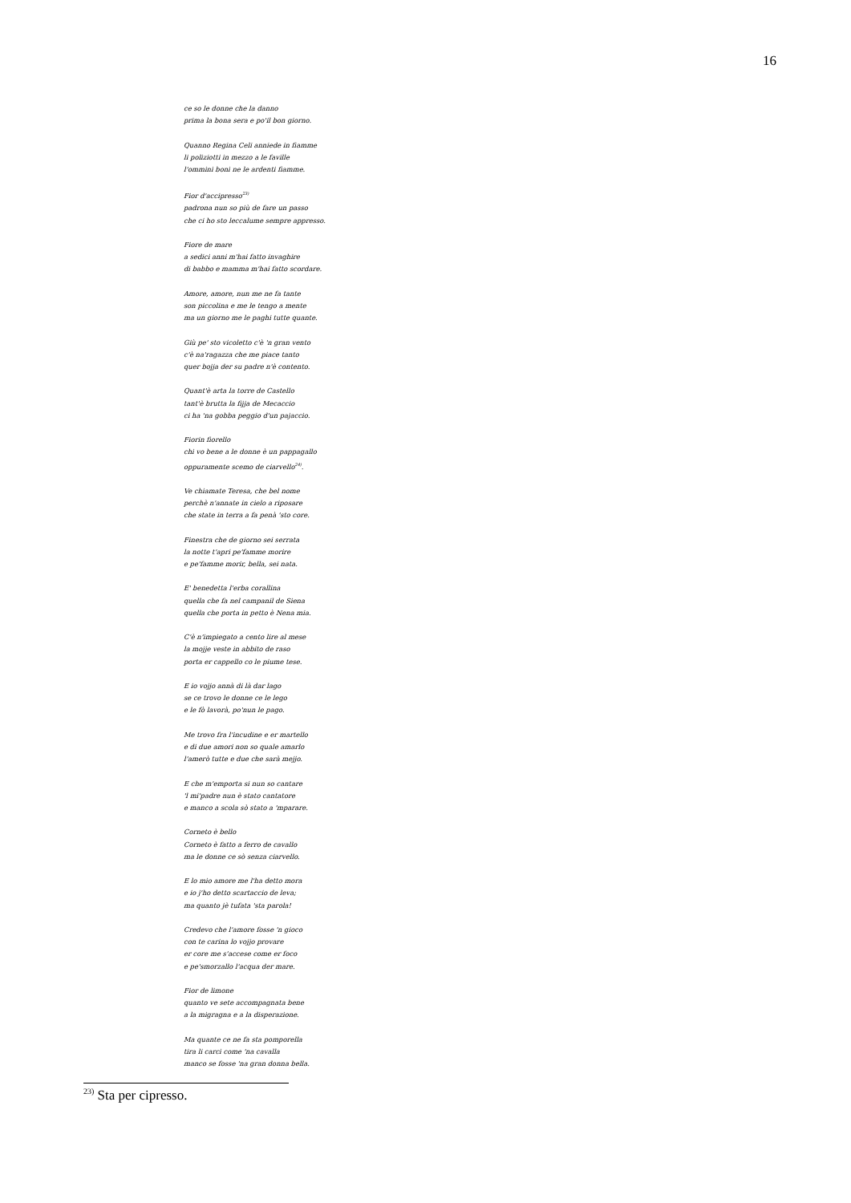16
ce so le donne che la danno
prima la bona sera e po'il bon giorno.
Quanno Regina Celi anniede in fiamme
li poliziotti in mezzo a le faville
l'ommini boni ne le ardenti fiamme.
Fior d'accipresso<sup>23)</sup>
padrona nun so più de fare un passo
che ci ho sto leccalume sempre appresso.
Fiore de mare
a sedici anni m'hai fatto invaghire
di babbo e mamma m'hai fatto scordare.
Amore, amore, nun me ne fa tante
son piccolina e me le tengo a mente
ma un giorno me le paghi tutte quante.
Giù pe' sto vicoletto c'è 'n gran vento
c'è na'ragazza che me piace tanto
quer bojja der su padre n'è contento.
Quant'è arta la torre de Castello
tant'è brutta la fijja de Mecaccio
ci ha 'na gobba peggio d'un pajaccio.
Fiorin fiorello
chi vo bene a le donne è un pappagallo
oppuramente scemo de ciarvello<sup>24)</sup>.
Ve chiamate Teresa, che bel nome
perchè n'annate in cielo a riposare
che state in terra a fa penà 'sto core.
Finestra che de giorno sei serrata
la notte t'apri pe'famme morire
e pe'famme morir, bella, sei nata.
E' benedetta l'erba corallina
quella che fa nel campanil de Siena
quella che porta in petto è Nena mia.
C'è n'impiegato a cento lire al mese
la mojje veste in abbito de raso
porta er cappello co le piume tese.
E io vojjo annà di là dar lago
se ce trovo le donne ce le lego
e le fò lavorà, po'nun le pago.
Me trovo fra l'incudine e er martello
e di due amori non so quale amarlo
l'amerò tutte e due che sarà mejjo.
E che m'emporta si nun so cantare
'l mi'padre nun è stato cantatore
e manco a scola sò stato a 'mparare.
Corneto è bello
Corneto è fatto a ferro de cavallo
ma le donne ce sò senza ciarvello.
E lo mio amore me l'ha detto mora
e io j'ho detto scartaccio de leva;
ma quanto jè tufata 'sta parola!
Credevo che l'amore fosse 'n gioco
con te carina lo vojjo provare
er core me s'accese come er foco
e pe'smorzallo l'acqua der mare.
Fior de limone
quanto ve sete accompagnata bene
a la migragna e a la disperazione.
Ma quante ce ne fa sta pomporella
tira li carci come 'na cavalla
manco se fosse 'na gran donna bella.
<sup>23)</sup> Sta per cipresso.